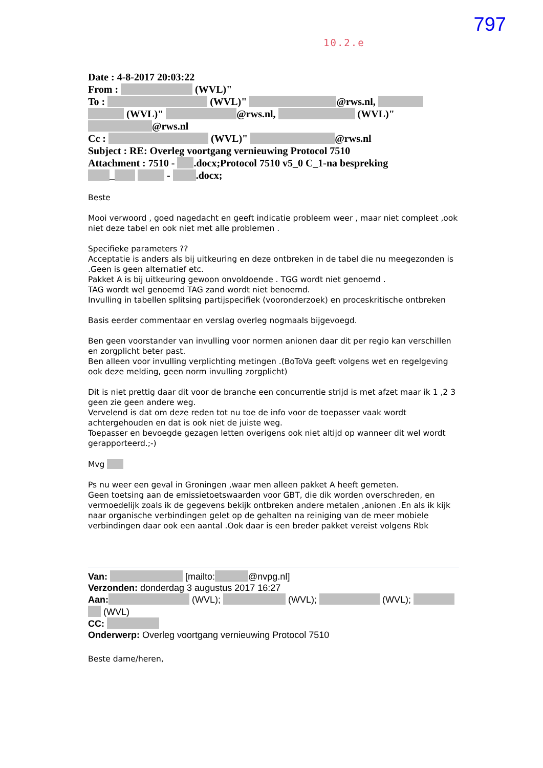797
10.2.e
Date : 4-8-2017 20:03:22
From : (WVL)"
To : (WVL)" @rws.nl,
(WVL)" @rws.nl, (WVL)"
@rws.nl
Cc : (WVL)" @rws.nl
Subject : RE: Overleg voortgang vernieuwing Protocol 7510
Attachment : 7510 - .docx;Protocol 7510 v5_0 C_1-na bespreking
_ - .docx;
Beste
Mooi verwoord , goed nagedacht en geeft indicatie probleem weer , maar niet compleet ,ook niet deze tabel en ook niet met alle problemen .
Specifieke parameters ??
Acceptatie is anders als bij uitkeuring en deze ontbreken in de tabel die nu meegezonden is .Geen is geen alternatief etc.
Pakket A is bij uitkeuring gewoon onvoldoende . TGG wordt niet genoemd .
TAG wordt wel genoemd TAG zand wordt niet benoemd.
Invulling in tabellen splitsing partijspecifiek (vooronderzoek) en proceskritische ontbreken
Basis eerder commentaar en verslag overleg nogmaals bijgevoegd.
Ben geen voorstander van invulling voor normen anionen daar dit per regio kan verschillen en zorgplicht beter past.
Ben alleen voor invulling verplichting metingen .(BoToVa geeft volgens wet en regelgeving ook deze melding, geen norm invulling zorgplicht)
Dit is niet prettig daar dit voor de branche een concurrentie strijd is met afzet maar ik 1 ,2 3 geen zie geen andere weg.
Vervelend is dat om deze reden tot nu toe de info voor de toepasser vaak wordt achtergehouden en dat is ook niet de juiste weg.
Toepasser en bevoegde gezagen letten overigens ook niet altijd op wanneer dit wel wordt gerapporteerd.;-)
Mvg
Ps nu weer een geval in Groningen ,waar men alleen pakket A heeft gemeten.
Geen toetsing aan de emissietoetswaarden voor GBT, die dik worden overschreden, en vermoedelijk zoals ik de gegevens bekijk ontbreken andere metalen ,anionen .En als ik kijk naar organische verbindingen gelet op de gehalten na reiniging van de meer mobiele verbindingen daar ook een aantal .Ook daar is een breder pakket vereist volgens Rbk
Van: [mailto: @nvpg.nl]
Verzonden: donderdag 3 augustus 2017 16:27
Aan: (WVL); (WVL); (WVL);
(WVL)
CC:
Onderwerp: Overleg voortgang vernieuwing Protocol 7510
Beste dame/heren,